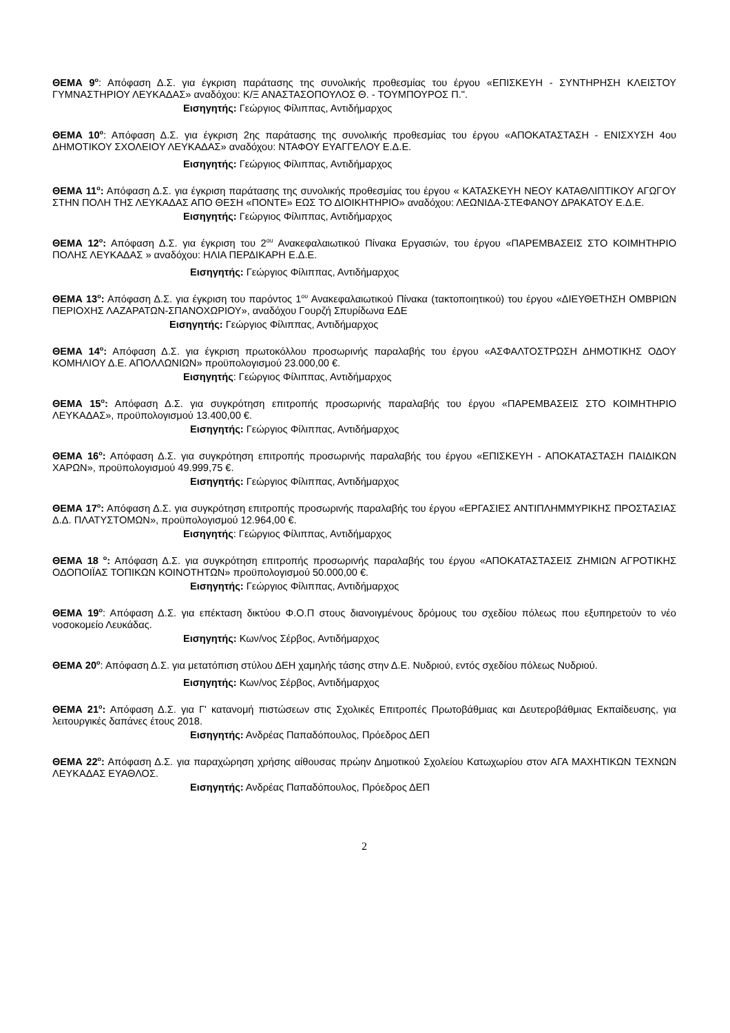ΘΕΜΑ 9<sup>ο</sup>: Απόφαση Δ.Σ. για έγκριση παράτασης της συνολικής προθεσμίας του έργου «ΕΠΙΣΚΕΥΗ - ΣΥΝΤΗΡΗΣΗ ΚΛΕΙΣΤΟΥ ΓΥΜΝΑΣΤΗΡΙΟΥ ΛΕΥΚΑΔΑΣ» αναδόχου: Κ/Ξ ΑΝΑΣΤΑΣΟΠΟΥΛΟΣ Θ. - ΤΟΥΜΠΟΥΡΟΣ Π.".
Εισηγητής: Γεώργιος Φίλιππας, Αντιδήμαρχος
ΘΕΜΑ 10<sup>ο</sup>: Απόφαση Δ.Σ. για έγκριση 2ης παράτασης της συνολικής προθεσμίας του έργου «ΑΠΟΚΑΤΑΣΤΑΣΗ - ΕΝΙΣΧΥΣΗ 4ου ΔΗΜΟΤΙΚΟΥ ΣΧΟΛΕΙΟΥ ΛΕΥΚΑΔΑΣ» αναδόχου: ΝΤΑΦΟΥ ΕΥΑΓΓΕΛΟΥ Ε.Δ.Ε.
Εισηγητής: Γεώργιος Φίλιππας, Αντιδήμαρχος
ΘΕΜΑ 11<sup>ο</sup>: Απόφαση Δ.Σ. για έγκριση παράτασης της συνολικής προθεσμίας του έργου « ΚΑΤΑΣΚΕΥΗ ΝΕΟΥ ΚΑΤΑΘΛΙΠΤΙΚΟΥ ΑΓΩΓΟΥ ΣΤΗΝ ΠΟΛΗ ΤΗΣ ΛΕΥΚΑΔΑΣ ΑΠΟ ΘΕΣΗ «ΠΟΝΤΕ» ΕΩΣ ΤΟ ΔΙΟΙΚΗΤΗΡΙΟ» αναδόχου: ΛΕΩΝΙΔΑ-ΣΤΕΦΑΝΟΥ ΔΡΑΚΑΤΟΥ Ε.Δ.Ε.
Εισηγητής: Γεώργιος Φίλιππας, Αντιδήμαρχος
ΘΕΜΑ 12<sup>ο</sup>: Απόφαση Δ.Σ. για έγκριση του 2<sup>ου</sup> Ανακεφαλαιωτικού Πίνακα Εργασιών, του έργου «ΠΑΡΕΜΒΑΣΕΙΣ ΣΤΟ ΚΟΙΜΗΤΗΡΙΟ ΠΟΛΗΣ ΛΕΥΚΑΔΑΣ » αναδόχου: ΗΛΙΑ ΠΕΡΔΙΚΑΡΗ Ε.Δ.Ε.
Εισηγητής: Γεώργιος Φίλιππας, Αντιδήμαρχος
ΘΕΜΑ 13<sup>ο</sup>: Απόφαση Δ.Σ. για έγκριση του παρόντος 1<sup>ου</sup> Ανακεφαλαιωτικού Πίνακα (τακτοποιητικού) του έργου «ΔΙΕΥΘΕΤΗΣΗ ΟΜΒΡΙΩΝ ΠΕΡΙΟΧΗΣ ΛΑΖΑΡΑΤΩΝ-ΣΠΑΝΟΧΩΡΙΟΥ», αναδόχου Γουρζή Σπυρίδωνα ΕΔΕ
Εισηγητής: Γεώργιος Φίλιππας, Αντιδήμαρχος
ΘΕΜΑ 14<sup>ο</sup>: Απόφαση Δ.Σ. για έγκριση πρωτοκόλλου προσωρινής παραλαβής του έργου «ΑΣΦΑΛΤΟΣΤΡΩΣΗ ΔΗΜΟΤΙΚΗΣ ΟΔΟΥ ΚΟΜΗΛΙΟΥ Δ.Ε. ΑΠΟΛΛΩΝΙΩΝ» προϋπολογισμού 23.000,00 €.
Εισηγητής: Γεώργιος Φίλιππας, Αντιδήμαρχος
ΘΕΜΑ 15<sup>ο</sup>: Απόφαση Δ.Σ. για συγκρότηση επιτροπής προσωρινής παραλαβής του έργου «ΠΑΡΕΜΒΑΣΕΙΣ ΣΤΟ ΚΟΙΜΗΤΗΡΙΟ ΛΕΥΚΑΔΑΣ», προϋπολογισμού 13.400,00 €.
Εισηγητής: Γεώργιος Φίλιππας, Αντιδήμαρχος
ΘΕΜΑ 16<sup>ο</sup>: Απόφαση Δ.Σ. για συγκρότηση επιτροπής προσωρινής παραλαβής του έργου «ΕΠΙΣΚΕΥΗ - ΑΠΟΚΑΤΑΣΤΑΣΗ ΠΑΙΔΙΚΩΝ ΧΑΡΩΝ», προϋπολογισμού 49.999,75 €.
Εισηγητής: Γεώργιος Φίλιππας, Αντιδήμαρχος
ΘΕΜΑ 17<sup>ο</sup>: Απόφαση Δ.Σ. για συγκρότηση επιτροπής προσωρινής παραλαβής του έργου «ΕΡΓΑΣΙΕΣ ΑΝΤΙΠΛΗΜΜΥΡΙΚΗΣ ΠΡΟΣΤΑΣΙΑΣ Δ.Δ. ΠΛΑΤΥΣΤΟΜΩΝ», προϋπολογισμού 12.964,00 €.
Εισηγητής: Γεώργιος Φίλιππας, Αντιδήμαρχος
ΘΕΜΑ 18 <sup>ο</sup>: Απόφαση Δ.Σ. για συγκρότηση επιτροπής προσωρινής παραλαβής του έργου «ΑΠΟΚΑΤΑΣΤΑΣΕΙΣ ΖΗΜΙΩΝ ΑΓΡΟΤΙΚΗΣ ΟΔΟΠΟΙΪΑΣ ΤΟΠΙΚΩΝ ΚΟΙΝΟΤΗΤΩΝ» προϋπολογισμού 50.000,00 €.
Εισηγητής: Γεώργιος Φίλιππας, Αντιδήμαρχος
ΘΕΜΑ 19<sup>ο</sup>: Απόφαση Δ.Σ. για επέκταση δικτύου Φ.Ο.Π στους διανοιγμένους δρόμους του σχεδίου πόλεως που εξυπηρετούν το νέο νοσοκομείο Λευκάδας.
Εισηγητής: Κων/νος Σέρβος, Αντιδήμαρχος
ΘΕΜΑ 20<sup>ο</sup>: Απόφαση Δ.Σ. για μετατόπιση στύλου ΔΕΗ χαμηλής τάσης στην Δ.Ε. Νυδριού, εντός σχεδίου πόλεως Νυδριού.
Εισηγητής: Κων/νος Σέρβος, Αντιδήμαρχος
ΘΕΜΑ 21<sup>ο</sup>: Απόφαση Δ.Σ. για Γ' κατανομή πιστώσεων στις Σχολικές Επιτροπές Πρωτοβάθμιας και Δευτεροβάθμιας Εκπαίδευσης, για λειτουργικές δαπάνες έτους 2018.
Εισηγητής: Ανδρέας Παπαδόπουλος, Πρόεδρος ΔΕΠ
ΘΕΜΑ 22<sup>ο</sup>: Απόφαση Δ.Σ. για παραχώρηση χρήσης αίθουσας πρώην Δημοτικού Σχολείου Κατωχωρίου στον ΑΓΑ ΜΑΧΗΤΙΚΩΝ ΤΕΧΝΩΝ ΛΕΥΚΑΔΑΣ ΕΥΑΘΛΟΣ.
Εισηγητής: Ανδρέας Παπαδόπουλος, Πρόεδρος ΔΕΠ
2